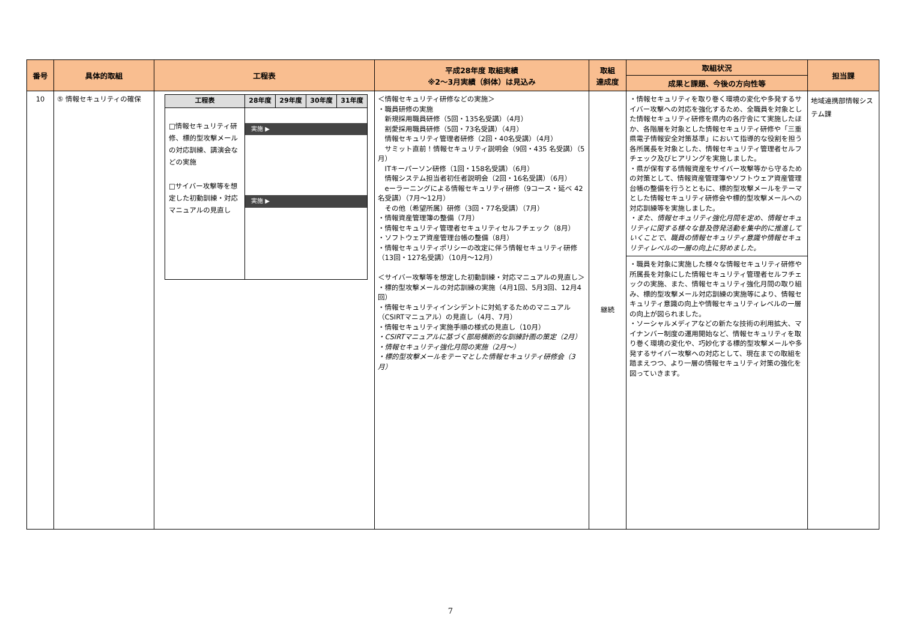| 番号 | 具体的取組 | 工程表 | 平成28年度 取組実績 ※2～3月実績（斜体）は見込み | 取組 達成度 | 取組状況 | 担当課 |
| --- | --- | --- | --- | --- | --- | --- |
| | | | | | 成果と課題、今後の方向性等 | |
| 10 | ⑤ 情報セキュリティの確保 | / 工程表 / 28年度 / 29年度 / 30年度 / 31年度 / / --- / --- / --- / --- / --- / / □情報セキュリティ研修、標的型攻撃メールの対応訓練、講演会などの実施 □サイバー攻撃等を想定した初動訓練・対応マニュアルの見直し / 実施 ▶ 実施 ▶ / / / / | ＜情報セキュリティ研修などの実施＞ ・職員研修の実施 新規採用職員研修（5回・135名受講）（4月） 割愛採用職員研修（5回・73名受講）（4月） 情報セキュリティ管理者研修（2回・40名受講）（4月） サミット直前！情報セキュリティ説明会（9回・435 名受講）（5月） ITキーパーソン研修（1回・158名受講）（6月） 情報システム担当者初任者説明会（2回・16名受講）（6月） eーラーニングによる情報セキュリティ研修（9コース・延べ 42名受講）（7月～12月） その他（希望所属）研修（3回・77名受講）（7月） ・情報資産管理簿の整備（7月） ・情報セキュリティ管理者セキュリティセルフチェック（8月） ・ソフトウェア資産管理台帳の整備（8月） ・情報セキュリティポリシーの改定に伴う情報セキュリティ研修（13回・127名受講）（10月～12月） ＜サイバー攻撃等を想定した初動訓練・対応マニュアルの見直し＞ ・標的型攻撃メールの対応訓練の実施（4月1回、5月3回、12月4回） ・情報セキュリティインシデントに対処するためのマニュアル（CSIRTマニュアル）の見直し（4月、7月） ・情報セキュリティ実施手順の様式の見直し（10月） ・CSIRTマニュアルに基づく部局横断的な訓練計画の策定（2月） ・情報セキュリティ強化月間の実施（2月～） ・標的型攻撃メールをテーマとした情報セキュリティ研修会（3月） | 継続 | ・情報セキュリティを取り巻く環境の変化や多発するサイバー攻撃への対応を強化するため、全職員を対象とした情報セキュリティ研修を県内の各庁舎にて実施したほか、各階層を対象とした情報セキュリティ研修や「三重県電子情報安全対策基準」において指導的な役割を担う各所属長を対象とした、情報セキュリティ管理者セルフチェック及びヒアリングを実施しました。 ・県が保有する情報資産をサイバー攻撃等から守るための対策として、情報資産管理簿やソフトウェア資産管理台帳の整備を行うとともに、標的型攻撃メールをテーマとした情報セキュリティ研修会や標的型攻撃メールへの対応訓練等を実施しました。 ・また、情報セキュリティ強化月間を定め、情報セキュリティに関する様々な普及啓発活動を集中的に推進していくことで、職員の情報セキュリティ意識や情報セキュリティレベルの一層の向上に努めました。 ・職員を対象に実施した様々な情報セキュリティ研修や所属長を対象にした情報セキュリティ管理者セルフチェックの実施、また、情報セキュリティ強化月間の取り組み、標的型攻撃メール対応訓練の実施等により、情報セキュリティ意識の向上や情報セキュリティレベルの一層の向上が図られました。 ・ソーシャルメディアなどの新たな技術の利用拡大、マイナンバー制度の運用開始など、情報セキュリティを取り巻く環境の変化や、巧妙化する標的型攻撃メールや多発するサイバー攻撃への対応として、現在までの取組を踏まえつつ、より一層の情報セキュリティ対策の強化を図っていきます。 | 地域連携部情報システム課 |
7